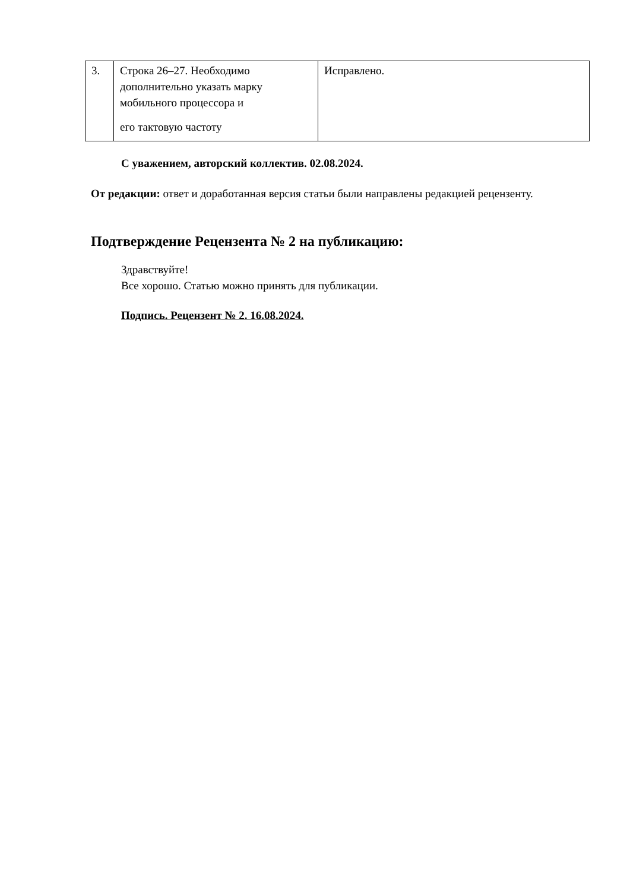| 3. | Строка 26–27. Необходимо дополнительно указать марку мобильного процессора и его тактовую частоту | Исправлено. |
С уважением, авторский коллектив. 02.08.2024.
От редакции: ответ и доработанная версия статьи были направлены редакцией рецензенту.
Подтверждение Рецензента № 2 на публикацию:
Здравствуйте!
Все хорошо. Статью можно принять для публикации.
Подпись. Рецензент № 2. 16.08.2024.